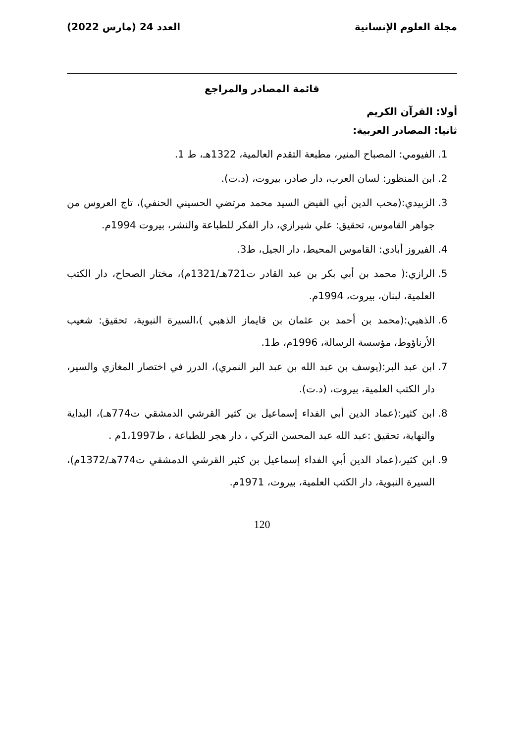مجلة العلوم الإنسانية العدد 24 (مارس 2022)
قائمة المصادر والمراجع
أولا: القرآن الكريم
ثانيا: المصادر العربية:
1. الفيومي: المصباح المنير، مطبعة التقدم العالمية، 1322هـ، ط 1.
2. ابن المنظور: لسان العرب، دار صادر، بيروت، (د.ت).
3. الزبيدي:(محب الدين أبي الفيض السيد محمد مرتضي الحسيني الحنفي)، تاج العروس من جواهر القاموس، تحقيق: علي شيرازي، دار الفكر للطباعة والنشر، بيروت 1994م.
4. الفيروز أبادي: القاموس المحيط، دار الجيل، ط3.
5. الرازي:( محمد بن أبي بكر بن عبد القادر ت721هـ/1321م)، مختار الصحاح، دار الكتب العلمية، لبنان، بيروت، 1994م.
6. الذهبي:(محمد بن أحمد بن عثمان بن قايماز الذهبي )،السيرة النبوية، تحقيق: شعيب الأرناؤوط، مؤسسة الرسالة، 1996م، ط1.
7. ابن عبد البر:(يوسف بن عبد الله بن عبد البر النمري)، الدرر في اختصار المغازي والسير، دار الكتب العلمية، بيروت، (د.ت).
8. ابن كثير:(عماد الدين أبي الفداء إسماعيل بن كثير القرشي الدمشقي ت774هـ)، البداية والنهاية، تحقيق :عبد الله عبد المحسن التركي ، دار هجر للطباعة ، ط1،1997م .
9. ابن كثير،(عماد الدين أبي الفداء إسماعيل بن كثير القرشي الدمشقي ت774هـ/1372م)، السيرة النبوية، دار الكتب العلمية، بيروت، 1971م.
120